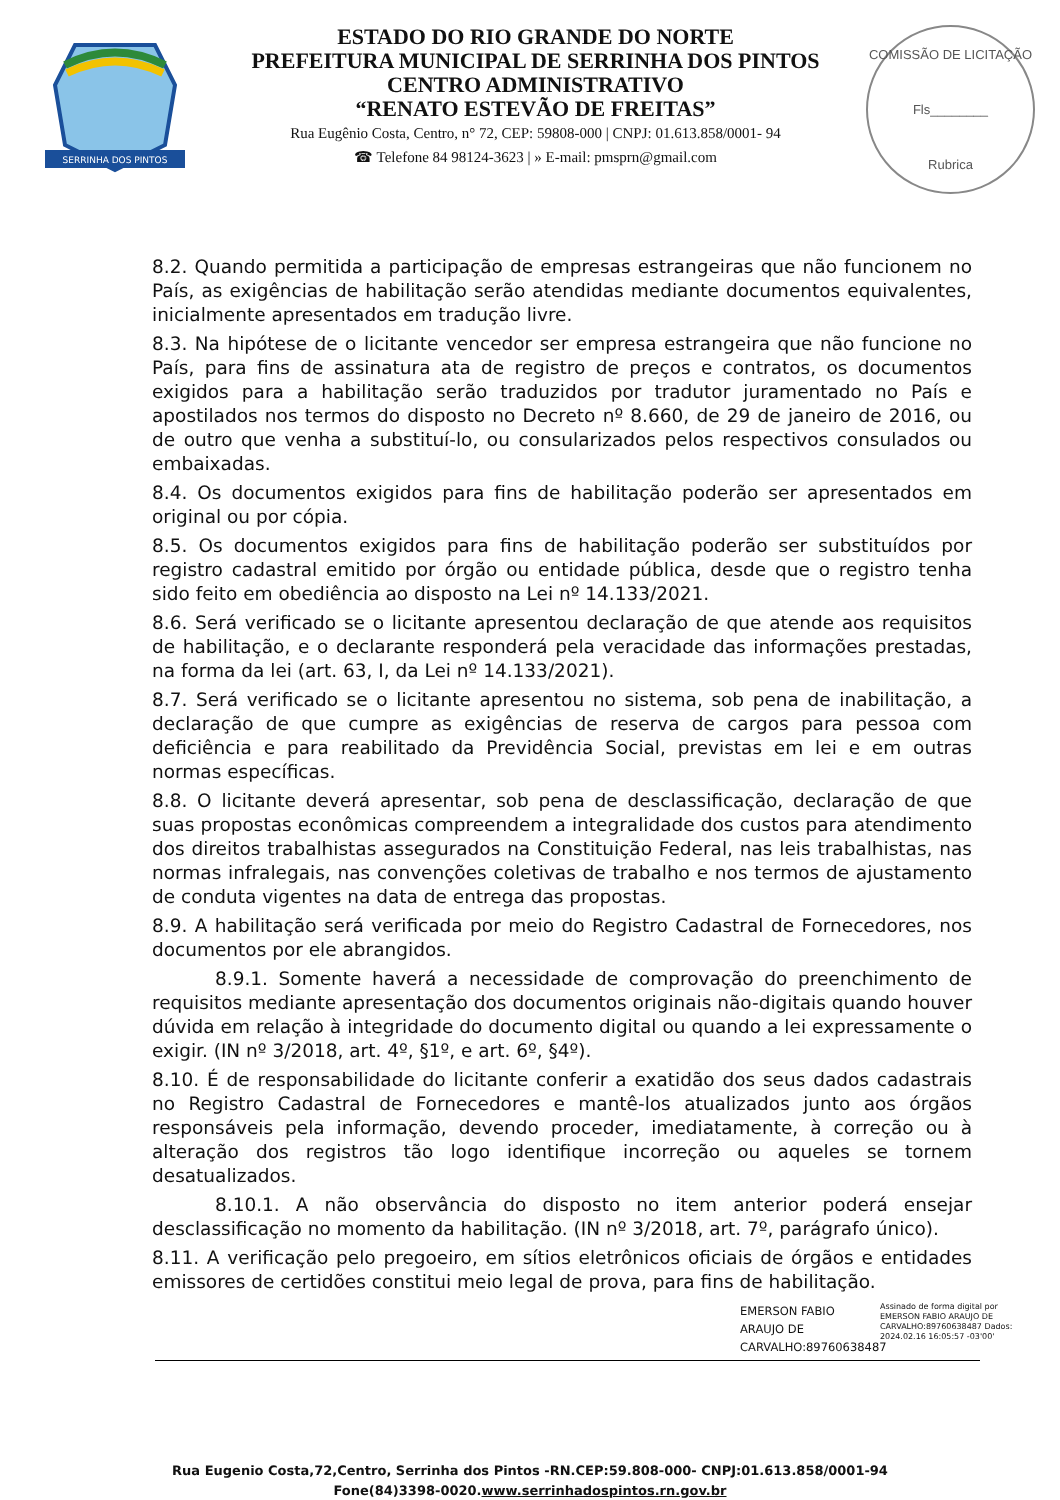SERRINHA DOS PINTOS
ESTADO DO RIO GRANDE DO NORTE
PREFEITURA MUNICIPAL DE SERRINHA DOS PINTOS
CENTRO ADMINISTRATIVO
“RENATO ESTEVÃO DE FREITAS”
Rua Eugênio Costa, Centro, n° 72, CEP: 59808-000 | CNPJ: 01.613.858/0001- 94
☎ Telefone 84 98124-3623 | » E-mail: pmsprn@gmail.com
COMISSÃO DE LICITAÇÃO
Fls________
Rubrica
8.2. Quando permitida a participação de empresas estrangeiras que não funcionem no País, as exigências de habilitação serão atendidas mediante documentos equivalentes, inicialmente apresentados em tradução livre.
8.3. Na hipótese de o licitante vencedor ser empresa estrangeira que não funcione no País, para fins de assinatura ata de registro de preços e contratos, os documentos exigidos para a habilitação serão traduzidos por tradutor juramentado no País e apostilados nos termos do disposto no Decreto nº 8.660, de 29 de janeiro de 2016, ou de outro que venha a substituí-lo, ou consularizados pelos respectivos consulados ou embaixadas.
8.4. Os documentos exigidos para fins de habilitação poderão ser apresentados em original ou por cópia.
8.5. Os documentos exigidos para fins de habilitação poderão ser substituídos por registro cadastral emitido por órgão ou entidade pública, desde que o registro tenha sido feito em obediência ao disposto na Lei nº 14.133/2021.
8.6. Será verificado se o licitante apresentou declaração de que atende aos requisitos de habilitação, e o declarante responderá pela veracidade das informações prestadas, na forma da lei (art. 63, I, da Lei nº 14.133/2021).
8.7. Será verificado se o licitante apresentou no sistema, sob pena de inabilitação, a declaração de que cumpre as exigências de reserva de cargos para pessoa com deficiência e para reabilitado da Previdência Social, previstas em lei e em outras normas específicas.
8.8. O licitante deverá apresentar, sob pena de desclassificação, declaração de que suas propostas econômicas compreendem a integralidade dos custos para atendimento dos direitos trabalhistas assegurados na Constituição Federal, nas leis trabalhistas, nas normas infralegais, nas convenções coletivas de trabalho e nos termos de ajustamento de conduta vigentes na data de entrega das propostas.
8.9. A habilitação será verificada por meio do Registro Cadastral de Fornecedores, nos documentos por ele abrangidos.
8.9.1. Somente haverá a necessidade de comprovação do preenchimento de requisitos mediante apresentação dos documentos originais não-digitais quando houver dúvida em relação à integridade do documento digital ou quando a lei expressamente o exigir. (IN nº 3/2018, art. 4º, §1º, e art. 6º, §4º).
8.10. É de responsabilidade do licitante conferir a exatidão dos seus dados cadastrais no Registro Cadastral de Fornecedores e mantê-los atualizados junto aos órgãos responsáveis pela informação, devendo proceder, imediatamente, à correção ou à alteração dos registros tão logo identifique incorreção ou aqueles se tornem desatualizados.
8.10.1. A não observância do disposto no item anterior poderá ensejar desclassificação no momento da habilitação. (IN nº 3/2018, art. 7º, parágrafo único).
8.11. A verificação pelo pregoeiro, em sítios eletrônicos oficiais de órgãos e entidades emissores de certidões constitui meio legal de prova, para fins de habilitação.
EMERSON FABIO ARAUJO DE CARVALHO:89760638487
Assinado de forma digital por EMERSON FABIO ARAUJO DE CARVALHO:89760638487 Dados: 2024.02.16 16:05:57 -03'00'
Rua Eugenio Costa,72,Centro, Serrinha dos Pintos -RN.CEP:59.808-000- CNPJ:01.613.858/0001-94
Fone(84)3398-0020.www.serrinhadospintos.rn.gov.br